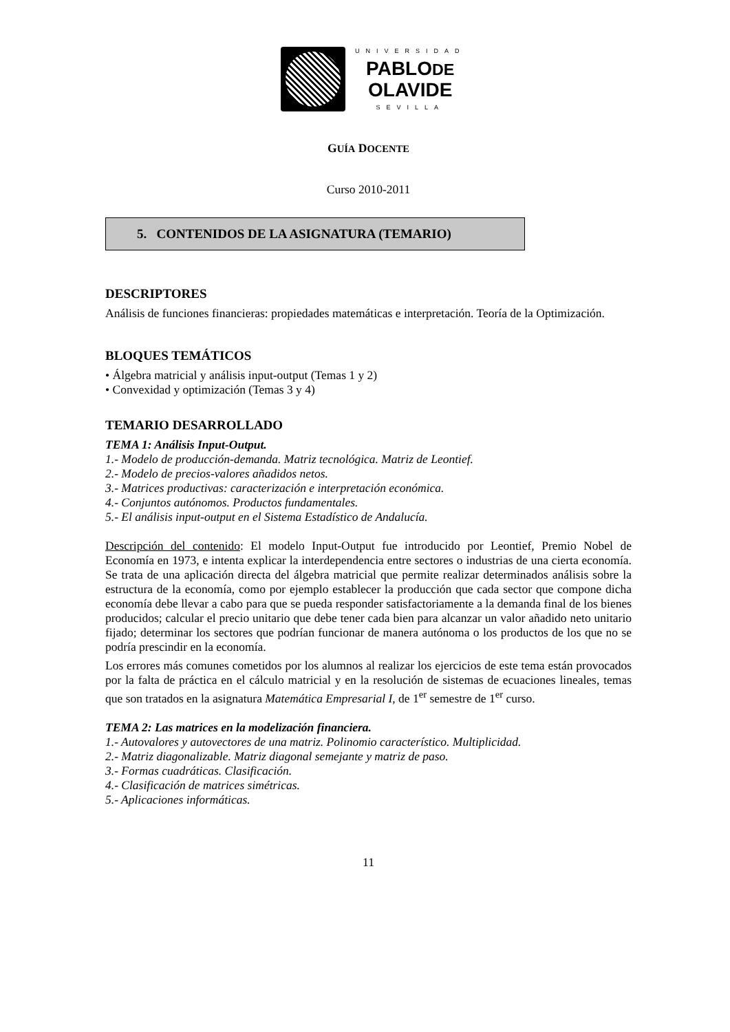UNIVERSIDAD
PABLODE
OLAVIDE
SEVILLA
GUÍA DOCENTE
Curso 2010-2011
5. CONTENIDOS DE LA ASIGNATURA (TEMARIO)
DESCRIPTORES
Análisis de funciones financieras: propiedades matemáticas e interpretación. Teoría de la Optimización.
BLOQUES TEMÁTICOS
• Álgebra matricial y análisis input-output (Temas 1 y 2)
• Convexidad y optimización (Temas 3 y 4)
TEMARIO DESARROLLADO
TEMA 1: Análisis Input-Output.
1.- Modelo de producción-demanda. Matriz tecnológica. Matriz de Leontief.
2.- Modelo de precios-valores añadidos netos.
3.- Matrices productivas: caracterización e interpretación económica.
4.- Conjuntos autónomos. Productos fundamentales.
5.- El análisis input-output en el Sistema Estadístico de Andalucía.
Descripción del contenido: El modelo Input-Output fue introducido por Leontief, Premio Nobel de Economía en 1973, e intenta explicar la interdependencia entre sectores o industrias de una cierta economía. Se trata de una aplicación directa del álgebra matricial que permite realizar determinados análisis sobre la estructura de la economía, como por ejemplo establecer la producción que cada sector que compone dicha economía debe llevar a cabo para que se pueda responder satisfactoriamente a la demanda final de los bienes producidos; calcular el precio unitario que debe tener cada bien para alcanzar un valor añadido neto unitario fijado; determinar los sectores que podrían funcionar de manera autónoma o los productos de los que no se podría prescindir en la economía.
Los errores más comunes cometidos por los alumnos al realizar los ejercicios de este tema están provocados por la falta de práctica en el cálculo matricial y en la resolución de sistemas de ecuaciones lineales, temas que son tratados en la asignatura Matemática Empresarial I, de 1<sup>er</sup> semestre de 1<sup>er</sup> curso.
TEMA 2: Las matrices en la modelización financiera.
1.- Autovalores y autovectores de una matriz. Polinomio característico. Multiplicidad.
2.- Matriz diagonalizable. Matriz diagonal semejante y matriz de paso.
3.- Formas cuadráticas. Clasificación.
4.- Clasificación de matrices simétricas.
5.- Aplicaciones informáticas.
11